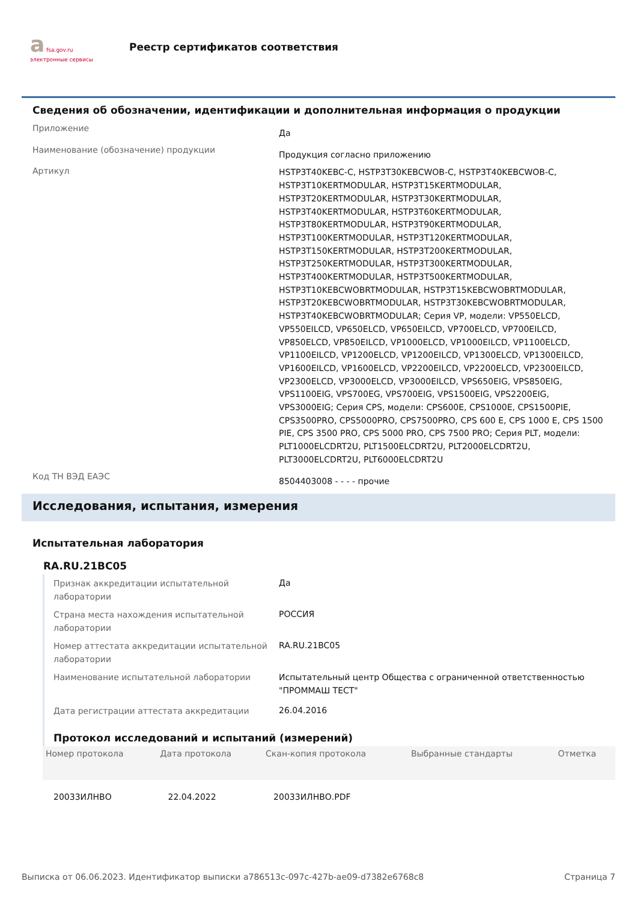a fsa.gov.ru
электронные сервисы
Реестр сертификатов соответствия
Сведения об обозначении, идентификации и дополнительная информация о продукции
Приложение
Да
Наименование (обозначение) продукции
Продукция согласно приложению
Артикул
HSTP3T40KEBC-C, HSTP3T30KEBCWOB-C, HSTP3T40KEBCWOB-C, HSTP3T10KERTMODULAR, HSTP3T15KERTMODULAR, HSTP3T20KERTMODULAR, HSTP3T30KERTMODULAR, HSTP3T40KERTMODULAR, HSTP3T60KERTMODULAR, HSTP3T80KERTMODULAR, HSTP3T90KERTMODULAR, HSTP3T100KERTMODULAR, HSTP3T120KERTMODULAR, HSTP3T150KERTMODULAR, HSTP3T200KERTMODULAR, HSTP3T250KERTMODULAR, HSTP3T300KERTMODULAR, HSTP3T400KERTMODULAR, HSTP3T500KERTMODULAR, HSTP3T10KEBCWOBRTMODULAR, HSTP3T15KEBCWOBRTMODULAR, HSTP3T20KEBCWOBRTMODULAR, HSTP3T30KEBCWOBRTMODULAR, HSTP3T40KEBCWOBRTMODULAR; Серия VP, модели: VP550ELCD, VP550EILCD, VP650ELCD, VP650EILCD, VP700ELCD, VP700EILCD, VP850ELCD, VP850EILCD, VP1000ELCD, VP1000EILCD, VP1100ELCD, VP1100EILCD, VP1200ELCD, VP1200EILCD, VP1300ELCD, VP1300EILCD, VP1600EILCD, VP1600ELCD, VP2200EILCD, VP2200ELCD, VP2300EILCD, VP2300ELCD, VP3000ELCD, VP3000EILCD, VPS650EIG, VPS850EIG, VPS1100EIG, VPS700EG, VPS700EIG, VPS1500EIG, VPS2200EIG, VPS3000EIG; Серия CPS, модели: CPS600E, CPS1000E, CPS1500PIE, CPS3500PRO, CPS5000PRO, CPS7500PRO, CPS 600 E, CPS 1000 E, CPS 1500 PIE, CPS 3500 PRO, CPS 5000 PRO, CPS 7500 PRO; Серия PLT, модели: PLT1000ELCDRT2U, PLT1500ELCDRT2U, PLT2000ELCDRT2U, PLT3000ELCDRT2U, PLT6000ELCDRT2U
Код ТН ВЭД ЕАЭС
8504403008 - - - - прочие
Исследования, испытания, измерения
Испытательная лаборатория
RA.RU.21BC05
Признак аккредитации испытательной лаборатории
Да
Страна места нахождения испытательной лаборатории
РОССИЯ
Номер аттестата аккредитации испытательной лаборатории
RA.RU.21BC05
Наименование испытательной лаборатории Испытательный центр Общества с ограниченной ответственностью "ПРОММАШ ТЕСТ"
Дата регистрации аттестата аккредитации
26.04.2016
Протокол исследований и испытаний (измерений)
| Номер протокола | Дата протокола | Скан-копия протокола | Выбранные стандарты | Отметка |
| --- | --- | --- | --- | --- |
| 20033ИЛНВО | 22.04.2022 | 20033ИЛНВО.PDF | | |
Выписка от 06.06.2023. Идентификатор выписки a786513c-097c-427b-ae09-d7382e6768c8 Страница 7